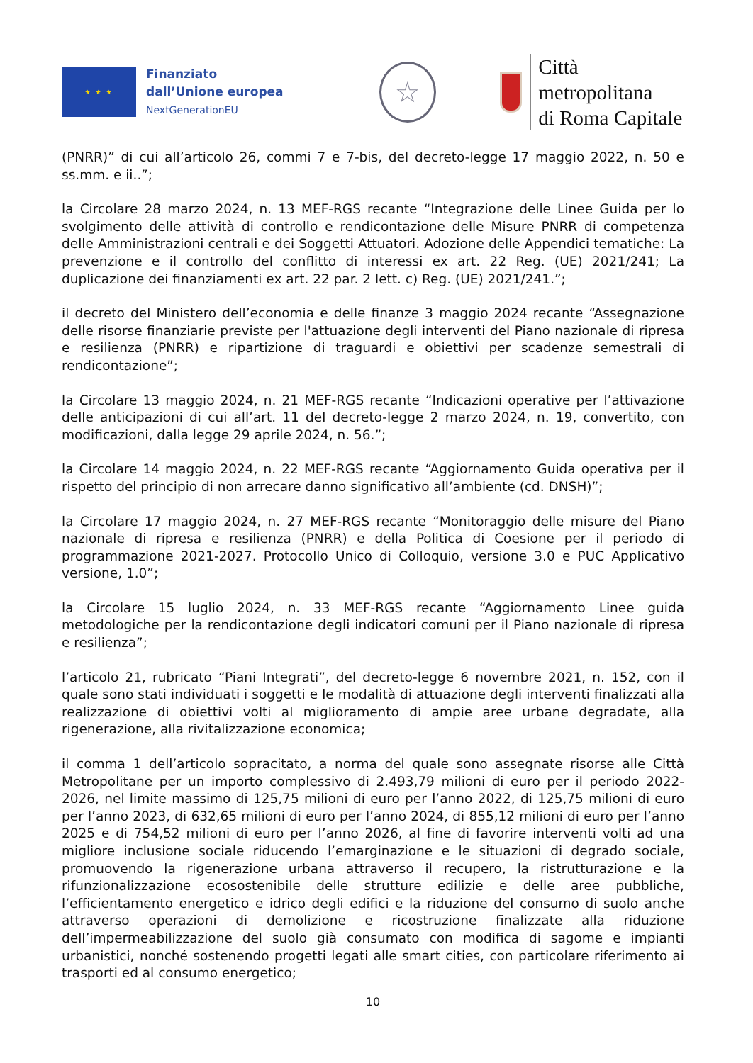★ ★ ★
Finanziato
dall’Unione europea
NextGenerationEU
☆
Città metropolitana
di Roma Capitale
(PNRR)” di cui all’articolo 26, commi 7 e 7-bis, del decreto-legge 17 maggio 2022, n. 50 e ss.mm. e ii..”;
la Circolare 28 marzo 2024, n. 13 MEF-RGS recante “Integrazione delle Linee Guida per lo svolgimento delle attività di controllo e rendicontazione delle Misure PNRR di competenza delle Amministrazioni centrali e dei Soggetti Attuatori. Adozione delle Appendici tematiche: La prevenzione e il controllo del conflitto di interessi ex art. 22 Reg. (UE) 2021/241; La duplicazione dei finanziamenti ex art. 22 par. 2 lett. c) Reg. (UE) 2021/241.”;
il decreto del Ministero dell’economia e delle finanze 3 maggio 2024 recante “Assegnazione delle risorse finanziarie previste per l'attuazione degli interventi del Piano nazionale di ripresa e resilienza (PNRR) e ripartizione di traguardi e obiettivi per scadenze semestrali di rendicontazione”;
la Circolare 13 maggio 2024, n. 21 MEF-RGS recante “Indicazioni operative per l’attivazione delle anticipazioni di cui all’art. 11 del decreto-legge 2 marzo 2024, n. 19, convertito, con modificazioni, dalla legge 29 aprile 2024, n. 56.”;
la Circolare 14 maggio 2024, n. 22 MEF-RGS recante “Aggiornamento Guida operativa per il rispetto del principio di non arrecare danno significativo all’ambiente (cd. DNSH)”;
la Circolare 17 maggio 2024, n. 27 MEF-RGS recante “Monitoraggio delle misure del Piano nazionale di ripresa e resilienza (PNRR) e della Politica di Coesione per il periodo di programmazione 2021-2027. Protocollo Unico di Colloquio, versione 3.0 e PUC Applicativo versione, 1.0”;
la Circolare 15 luglio 2024, n. 33 MEF-RGS recante “Aggiornamento Linee guida metodologiche per la rendicontazione degli indicatori comuni per il Piano nazionale di ripresa e resilienza”;
l’articolo 21, rubricato “Piani Integrati”, del decreto-legge 6 novembre 2021, n. 152, con il quale sono stati individuati i soggetti e le modalità di attuazione degli interventi finalizzati alla realizzazione di obiettivi volti al miglioramento di ampie aree urbane degradate, alla rigenerazione, alla rivitalizzazione economica;
il comma 1 dell’articolo sopracitato, a norma del quale sono assegnate risorse alle Città Metropolitane per un importo complessivo di 2.493,79 milioni di euro per il periodo 2022-2026, nel limite massimo di 125,75 milioni di euro per l’anno 2022, di 125,75 milioni di euro per l’anno 2023, di 632,65 milioni di euro per l’anno 2024, di 855,12 milioni di euro per l’anno 2025 e di 754,52 milioni di euro per l’anno 2026, al fine di favorire interventi volti ad una migliore inclusione sociale riducendo l’emarginazione e le situazioni di degrado sociale, promuovendo la rigenerazione urbana attraverso il recupero, la ristrutturazione e la rifunzionalizzazione ecosostenibile delle strutture edilizie e delle aree pubbliche, l’efficientamento energetico e idrico degli edifici e la riduzione del consumo di suolo anche attraverso operazioni di demolizione e ricostruzione finalizzate alla riduzione dell’impermeabilizzazione del suolo già consumato con modifica di sagome e impianti urbanistici, nonché sostenendo progetti legati alle smart cities, con particolare riferimento ai trasporti ed al consumo energetico;
10